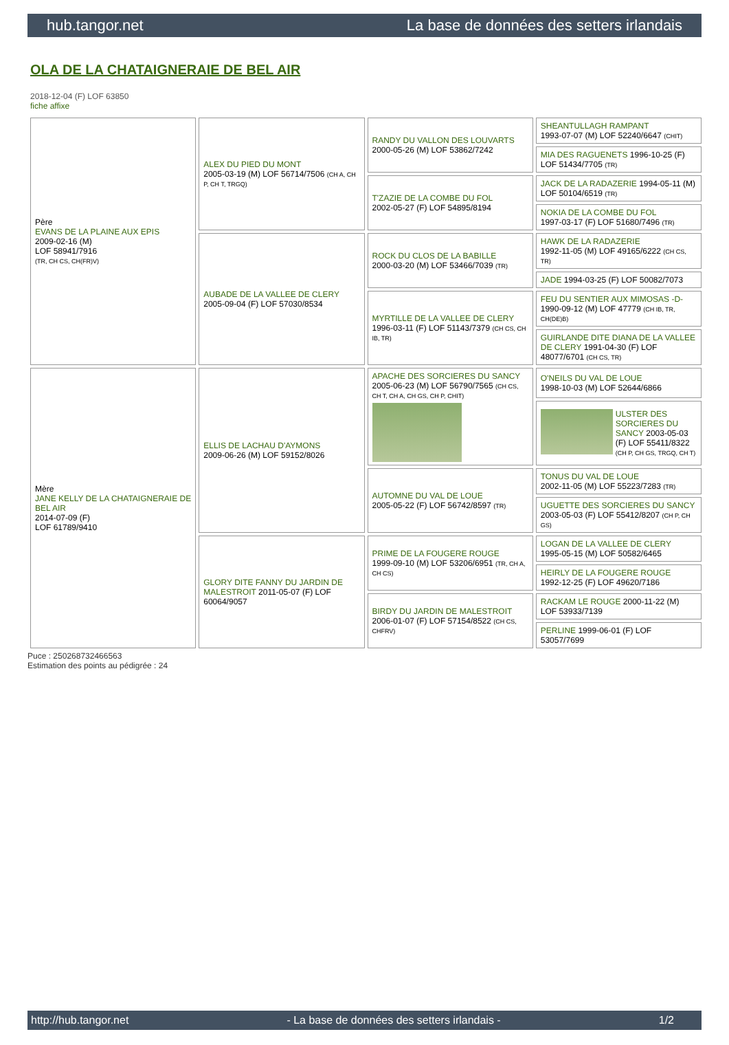hub.tangor.net La base de données des setters irlandais
OLA DE LA CHATAIGNERAIE DE BEL AIR
2018-12-04 (F) LOF 63850
fiche affixe
| Père EVANS DE LA PLAINE AUX EPIS 2009-02-16 (M) LOF 58941/7916 (TR, CH CS, CH(FR)V) | ALEX DU PIED DU MONT 2005-03-19 (M) LOF 56714/7506 (CH A, CH P, CH T, TRGQ) | RANDY DU VALLON DES LOUVARTS 2000-05-26 (M) LOF 53862/7242 | SHEANTULLAGH RAMPANT 1993-07-07 (M) LOF 52240/6647 (CHIT) |
| | | | MIA DES RAGUENETS 1996-10-25 (F) LOF 51434/7705 (TR) |
| | | T'ZAZIE DE LA COMBE DU FOL 2002-05-27 (F) LOF 54895/8194 | JACK DE LA RADAZERIE 1994-05-11 (M) LOF 50104/6519 (TR) |
| | | | NOKIA DE LA COMBE DU FOL 1997-03-17 (F) LOF 51680/7496 (TR) |
| | AUBADE DE LA VALLEE DE CLERY 2005-09-04 (F) LOF 57030/8534 | ROCK DU CLOS DE LA BABILLE 2000-03-20 (M) LOF 53466/7039 (TR) | HAWK DE LA RADAZERIE 1992-11-05 (M) LOF 49165/6222 (CH CS, TR) |
| | | | JADE 1994-03-25 (F) LOF 50082/7073 |
| | | MYRTILLE DE LA VALLEE DE CLERY 1996-03-11 (F) LOF 51143/7379 (CH CS, CH IB, TR) | FEU DU SENTIER AUX MIMOSAS -D- 1990-09-12 (M) LOF 47779 (CH IB, TR, CH(DE)B) |
| | | | GUIRLANDE DITE DIANA DE LA VALLEE DE CLERY 1991-04-30 (F) LOF 48077/6701 (CH CS, TR) |
| Mère JANE KELLY DE LA CHATAIGNERAIE DE BEL AIR 2014-07-09 (F) LOF 61789/9410 | ELLIS DE LACHAU D'AYMONS 2009-06-26 (M) LOF 59152/8026 | APACHE DES SORCIERES DU SANCY 2005-06-23 (M) LOF 56790/7565 (CH CS, CH T, CH A, CH GS, CH P, CHIT) | O'NEILS DU VAL DE LOUE 1998-10-03 (M) LOF 52644/6866 |
| | | | ULSTER DES SORCIERES DU SANCY 2003-05-03 (F) LOF 55411/8322 (CH P, CH GS, TRGQ, CH T) |
| | | AUTOMNE DU VAL DE LOUE 2005-05-22 (F) LOF 56742/8597 (TR) | TONUS DU VAL DE LOUE 2002-11-05 (M) LOF 55223/7283 (TR) |
| | | | UGUETTE DES SORCIERES DU SANCY 2003-05-03 (F) LOF 55412/8207 (CH P, CH GS) |
| | GLORY DITE FANNY DU JARDIN DE MALESTROIT 2011-05-07 (F) LOF 60064/9057 | PRIME DE LA FOUGERE ROUGE 1999-09-10 (M) LOF 53206/6951 (TR, CH A, CH CS) | LOGAN DE LA VALLEE DE CLERY 1995-05-15 (M) LOF 50582/6465 |
| | | | HEIRLY DE LA FOUGERE ROUGE 1992-12-25 (F) LOF 49620/7186 |
| | | BIRDY DU JARDIN DE MALESTROIT 2006-01-07 (F) LOF 57154/8522 (CH CS, CHFRV) | RACKAM LE ROUGE 2000-11-22 (M) LOF 53933/7139 |
| | | | PERLINE 1999-06-01 (F) LOF 53057/7699 |
Puce : 250268732466563
Estimation des points au pédigrée : 24
http://hub.tangor.net - La base de données des setters irlandais - 1/2